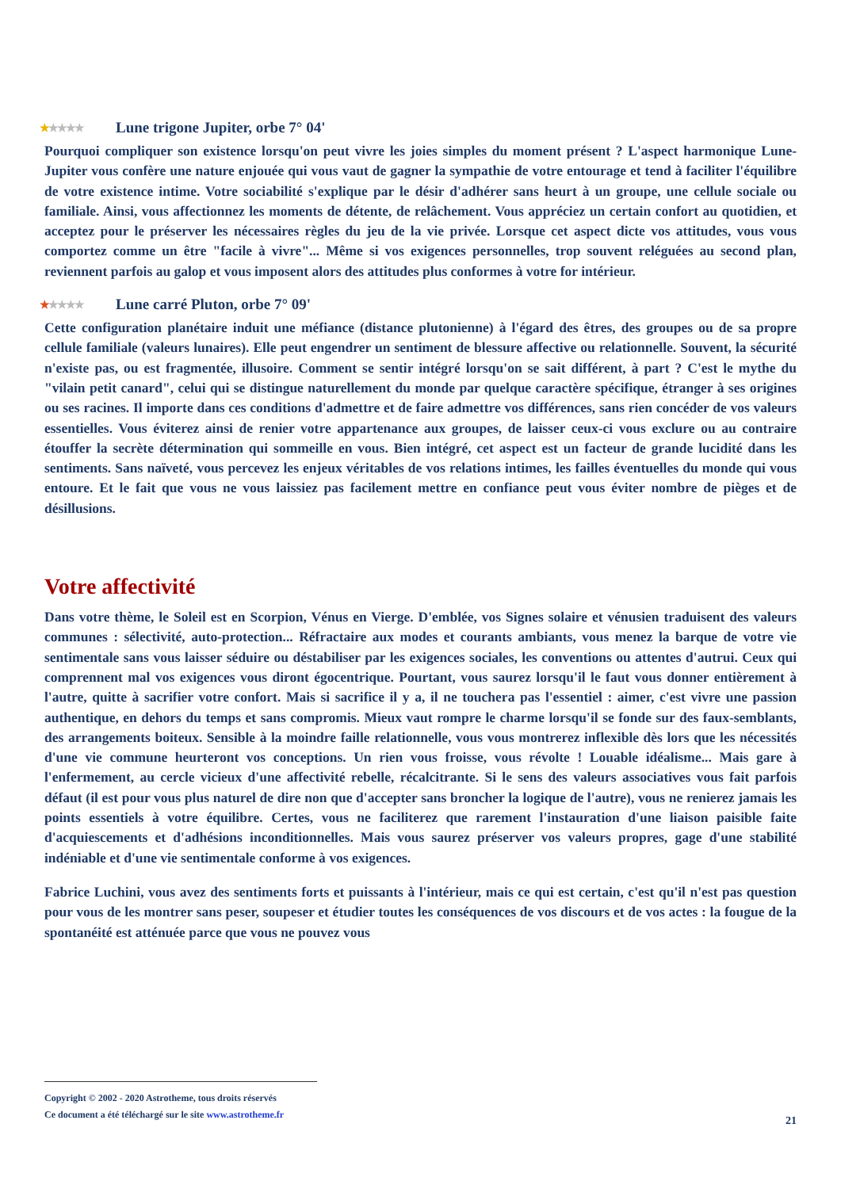★★★★★ Lune trigone Jupiter, orbe 7° 04'
Pourquoi compliquer son existence lorsqu'on peut vivre les joies simples du moment présent ? L'aspect harmonique Lune-Jupiter vous confère une nature enjouée qui vous vaut de gagner la sympathie de votre entourage et tend à faciliter l'équilibre de votre existence intime. Votre sociabilité s'explique par le désir d'adhérer sans heurt à un groupe, une cellule sociale ou familiale. Ainsi, vous affectionnez les moments de détente, de relâchement. Vous appréciez un certain confort au quotidien, et acceptez pour le préserver les nécessaires règles du jeu de la vie privée. Lorsque cet aspect dicte vos attitudes, vous vous comportez comme un être "facile à vivre"... Même si vos exigences personnelles, trop souvent reléguées au second plan, reviennent parfois au galop et vous imposent alors des attitudes plus conformes à votre for intérieur.
★★★★★ Lune carré Pluton, orbe 7° 09'
Cette configuration planétaire induit une méfiance (distance plutonienne) à l'égard des êtres, des groupes ou de sa propre cellule familiale (valeurs lunaires). Elle peut engendrer un sentiment de blessure affective ou relationnelle. Souvent, la sécurité n'existe pas, ou est fragmentée, illusoire. Comment se sentir intégré lorsqu'on se sait différent, à part ? C'est le mythe du "vilain petit canard", celui qui se distingue naturellement du monde par quelque caractère spécifique, étranger à ses origines ou ses racines. Il importe dans ces conditions d'admettre et de faire admettre vos différences, sans rien concéder de vos valeurs essentielles. Vous éviterez ainsi de renier votre appartenance aux groupes, de laisser ceux-ci vous exclure ou au contraire étouffer la secrète détermination qui sommeille en vous. Bien intégré, cet aspect est un facteur de grande lucidité dans les sentiments. Sans naïveté, vous percevez les enjeux véritables de vos relations intimes, les failles éventuelles du monde qui vous entoure. Et le fait que vous ne vous laissiez pas facilement mettre en confiance peut vous éviter nombre de pièges et de désillusions.
Votre affectivité
Dans votre thème, le Soleil est en Scorpion, Vénus en Vierge. D'emblée, vos Signes solaire et vénusien traduisent des valeurs communes : sélectivité, auto-protection... Réfractaire aux modes et courants ambiants, vous menez la barque de votre vie sentimentale sans vous laisser séduire ou déstabiliser par les exigences sociales, les conventions ou attentes d'autrui. Ceux qui comprennent mal vos exigences vous diront égocentrique. Pourtant, vous saurez lorsqu'il le faut vous donner entièrement à l'autre, quitte à sacrifier votre confort. Mais si sacrifice il y a, il ne touchera pas l'essentiel : aimer, c'est vivre une passion authentique, en dehors du temps et sans compromis. Mieux vaut rompre le charme lorsqu'il se fonde sur des faux-semblants, des arrangements boiteux. Sensible à la moindre faille relationnelle, vous vous montrerez inflexible dès lors que les nécessités d'une vie commune heurteront vos conceptions. Un rien vous froisse, vous révolte ! Louable idéalisme... Mais gare à l'enfermement, au cercle vicieux d'une affectivité rebelle, récalcitrante. Si le sens des valeurs associatives vous fait parfois défaut (il est pour vous plus naturel de dire non que d'accepter sans broncher la logique de l'autre), vous ne renierez jamais les points essentiels à votre équilibre. Certes, vous ne faciliterez que rarement l'instauration d'une liaison paisible faite d'acquiescements et d'adhésions inconditionnelles. Mais vous saurez préserver vos valeurs propres, gage d'une stabilité indéniable et d'une vie sentimentale conforme à vos exigences.
Fabrice Luchini, vous avez des sentiments forts et puissants à l'intérieur, mais ce qui est certain, c'est qu'il n'est pas question pour vous de les montrer sans peser, soupeser et étudier toutes les conséquences de vos discours et de vos actes : la fougue de la spontanéité est atténuée parce que vous ne pouvez vous
Copyright © 2002 - 2020 Astrotheme, tous droits réservés
Ce document a été téléchargé sur le site www.astrotheme.fr
21